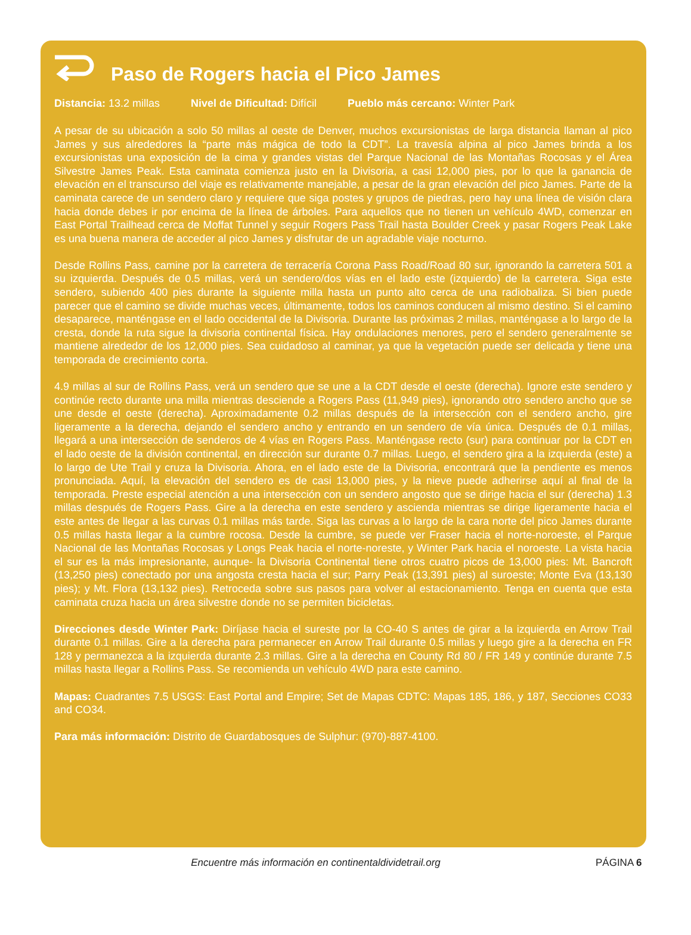Paso de Rogers hacia el Pico James
Distancia: 13.2 millas Nivel de Dificultad: Difícil Pueblo más cercano: Winter Park
A pesar de su ubicación a solo 50 millas al oeste de Denver, muchos excursionistas de larga distancia llaman al pico James y sus alrededores la “parte más mágica de todo la CDT”. La travesía alpina al pico James brinda a los excursionistas una exposición de la cima y grandes vistas del Parque Nacional de las Montañas Rocosas y el Área Silvestre James Peak. Esta caminata comienza justo en la Divisoria, a casi 12,000 pies, por lo que la ganancia de elevación en el transcurso del viaje es relativamente manejable, a pesar de la gran elevación del pico James. Parte de la caminata carece de un sendero claro y requiere que siga postes y grupos de piedras, pero hay una línea de visión clara hacia donde debes ir por encima de la línea de árboles. Para aquellos que no tienen un vehículo 4WD, comenzar en East Portal Trailhead cerca de Moffat Tunnel y seguir Rogers Pass Trail hasta Boulder Creek y pasar Rogers Peak Lake es una buena manera de acceder al pico James y disfrutar de un agradable viaje nocturno.
Desde Rollins Pass, camine por la carretera de terracería Corona Pass Road/Road 80 sur, ignorando la carretera 501 a su izquierda. Después de 0.5 millas, verá un sendero/dos vías en el lado este (izquierdo) de la carretera. Siga este sendero, subiendo 400 pies durante la siguiente milla hasta un punto alto cerca de una radiobaliza. Si bien puede parecer que el camino se divide muchas veces, últimamente, todos los caminos conducen al mismo destino. Si el camino desaparece, manténgase en el lado occidental de la Divisoria. Durante las próximas 2 millas, manténgase a lo largo de la cresta, donde la ruta sigue la divisoria continental física. Hay ondulaciones menores, pero el sendero generalmente se mantiene alrededor de los 12,000 pies. Sea cuidadoso al caminar, ya que la vegetación puede ser delicada y tiene una temporada de crecimiento corta.
4.9 millas al sur de Rollins Pass, verá un sendero que se une a la CDT desde el oeste (derecha). Ignore este sendero y continúe recto durante una milla mientras desciende a Rogers Pass (11,949 pies), ignorando otro sendero ancho que se une desde el oeste (derecha). Aproximadamente 0.2 millas después de la intersección con el sendero ancho, gire ligeramente a la derecha, dejando el sendero ancho y entrando en un sendero de vía única. Después de 0.1 millas, llegará a una intersección de senderos de 4 vías en Rogers Pass. Manténgase recto (sur) para continuar por la CDT en el lado oeste de la división continental, en dirección sur durante 0.7 millas. Luego, el sendero gira a la izquierda (este) a lo largo de Ute Trail y cruza la Divisoria. Ahora, en el lado este de la Divisoria, encontrará que la pendiente es menos pronunciada. Aquí, la elevación del sendero es de casi 13,000 pies, y la nieve puede adherirse aquí al final de la temporada. Preste especial atención a una intersección con un sendero angosto que se dirige hacia el sur (derecha) 1.3 millas después de Rogers Pass. Gire a la derecha en este sendero y ascienda mientras se dirige ligeramente hacia el este antes de llegar a las curvas 0.1 millas más tarde. Siga las curvas a lo largo de la cara norte del pico James durante 0.5 millas hasta llegar a la cumbre rocosa. Desde la cumbre, se puede ver Fraser hacia el norte-noroeste, el Parque Nacional de las Montañas Rocosas y Longs Peak hacia el norte-noreste, y Winter Park hacia el noroeste. La vista hacia el sur es la más impresionante, aunque- la Divisoria Continental tiene otros cuatro picos de 13,000 pies: Mt. Bancroft (13,250 pies) conectado por una angosta cresta hacia el sur; Parry Peak (13,391 pies) al suroeste; Monte Eva (13,130 pies); y Mt. Flora (13,132 pies). Retroceda sobre sus pasos para volver al estacionamiento. Tenga en cuenta que esta caminata cruza hacia un área silvestre donde no se permiten bicicletas.
Direcciones desde Winter Park: Diríjase hacia el sureste por la CO-40 S antes de girar a la izquierda en Arrow Trail durante 0.1 millas. Gire a la derecha para permanecer en Arrow Trail durante 0.5 millas y luego gire a la derecha en FR 128 y permanezca a la izquierda durante 2.3 millas. Gire a la derecha en County Rd 80 / FR 149 y continúe durante 7.5 millas hasta llegar a Rollins Pass. Se recomienda un vehículo 4WD para este camino.
Mapas: Cuadrantes 7.5 USGS: East Portal and Empire; Set de Mapas CDTC: Mapas 185, 186, y 187, Secciones CO33 and CO34.
Para más información: Distrito de Guardabosques de Sulphur: (970)-887-4100.
Encuentre más información en continentaldividetrail.org
PÁGINA 6